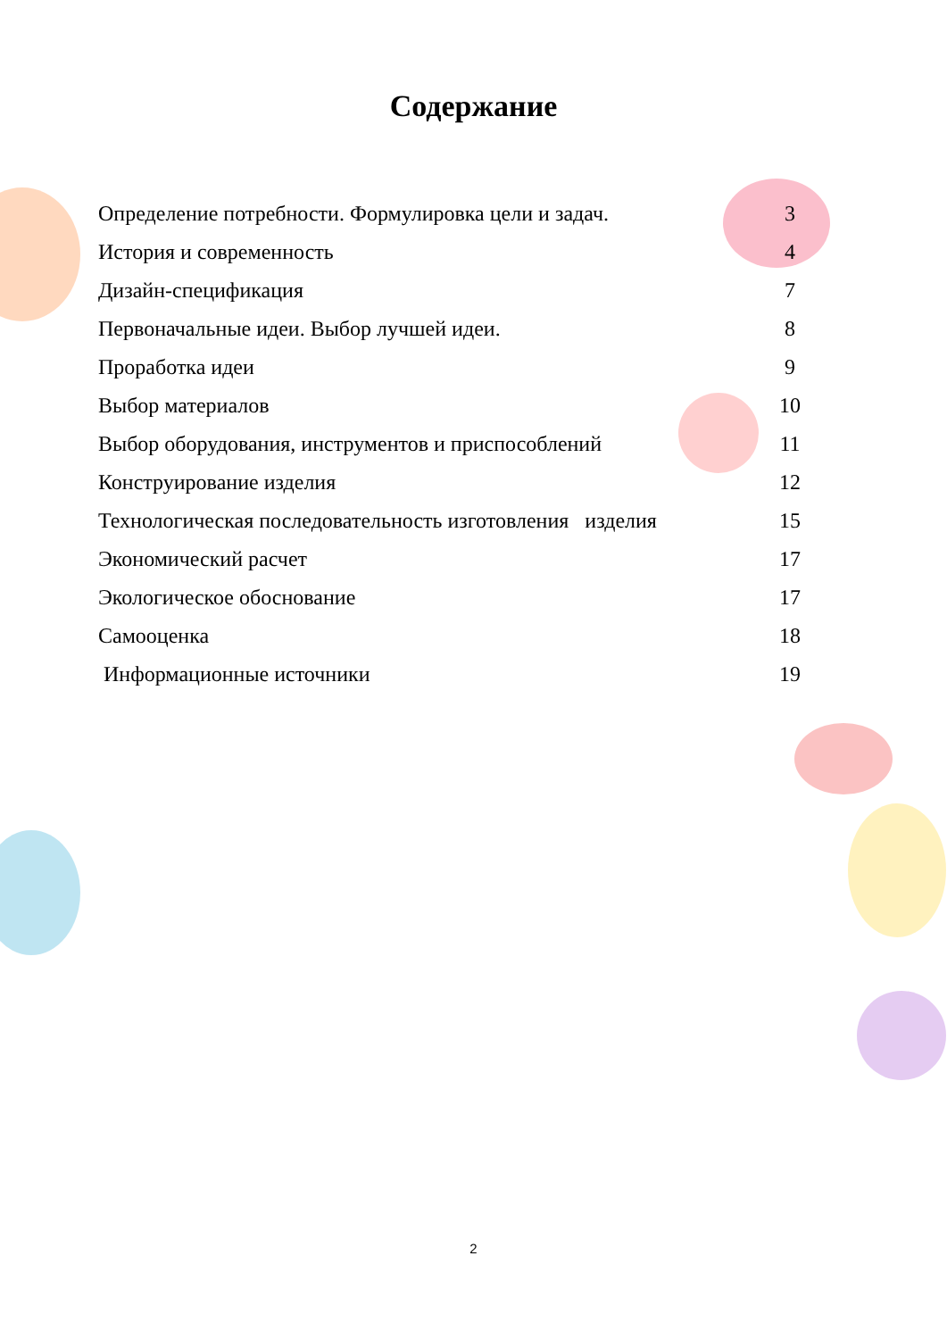Содержание
| Определение потребности. Формулировка цели и задач. | 3 |
| История и современность | 4 |
| Дизайн-спецификация | 7 |
| Первоначальные идеи. Выбор лучшей идеи. | 8 |
| Проработка идеи | 9 |
| Выбор материалов | 10 |
| Выбор оборудования, инструментов и приспособлений | 11 |
| Конструирование изделия | 12 |
| Технологическая последовательность изготовления изделия | 15 |
| Экономический расчет | 17 |
| Экологическое обоснование | 17 |
| Самооценка | 18 |
| Информационные источники | 19 |
2